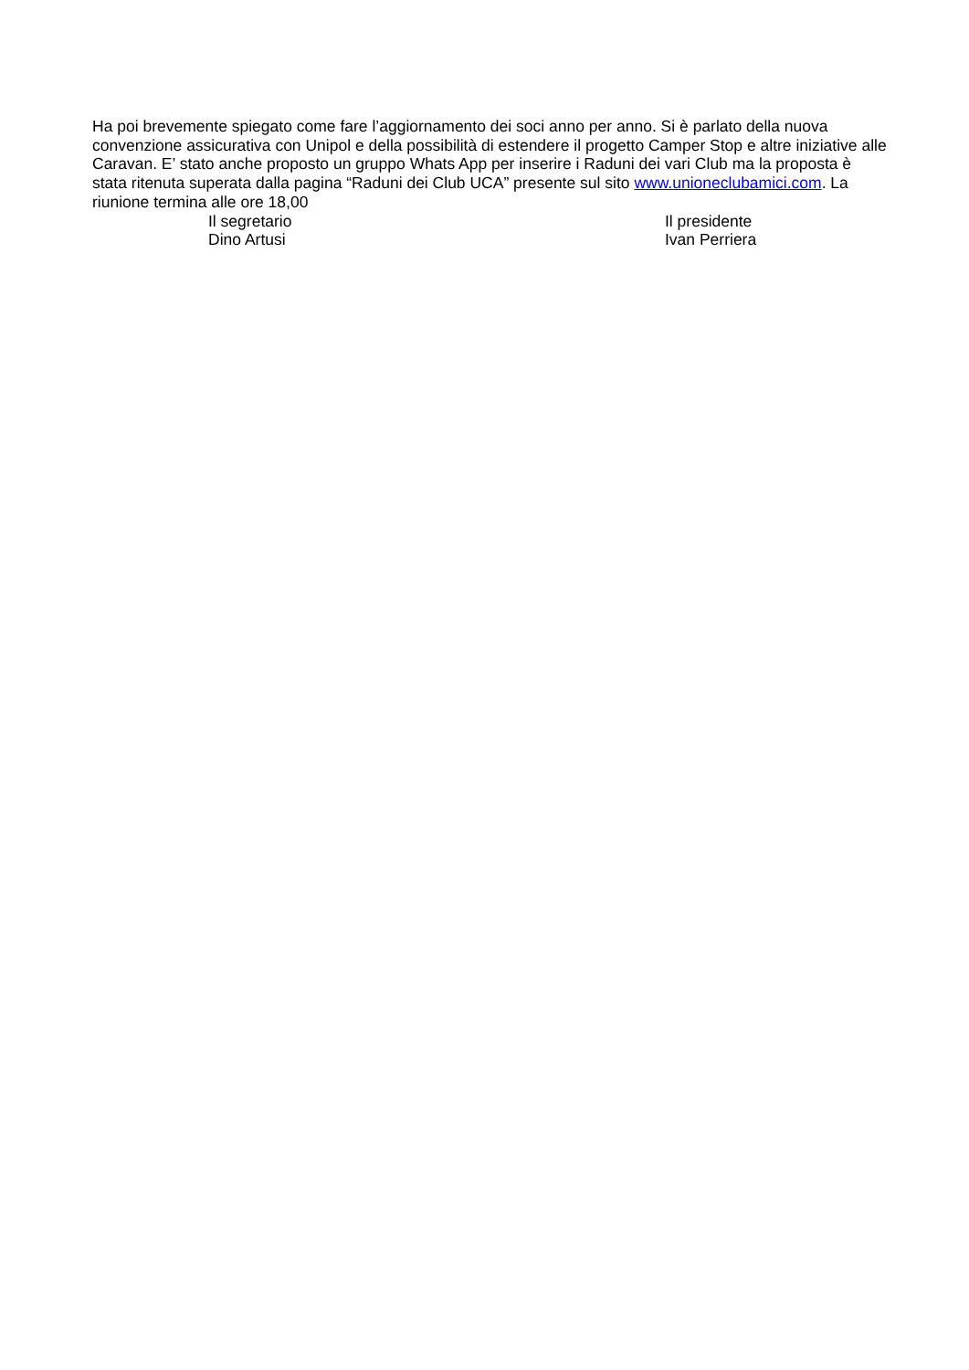Ha poi brevemente spiegato come fare l’aggiornamento dei soci anno per anno. Si è parlato della nuova convenzione assicurativa con Unipol e della possibilità di estendere il progetto Camper Stop e altre iniziative alle Caravan. E’ stato anche proposto un gruppo Whats App per inserire i Raduni dei vari Club ma la proposta è stata ritenuta superata dalla pagina “Raduni dei Club UCA” presente sul sito www.unioneclubamici.com. La riunione termina alle ore 18,00
Il segretario
Dino Artusi
Il presidente
Ivan Perriera